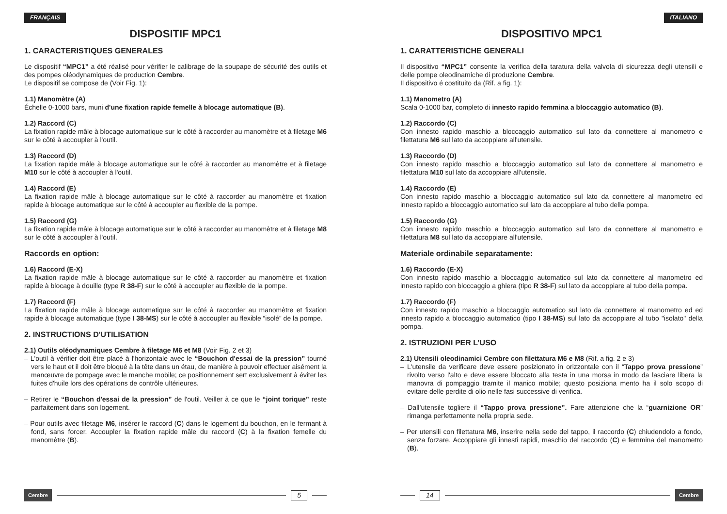FRANÇAIS
DISPOSITIF MPC1
1. CARACTERISTIQUES GENERALES
Le dispositif “MPC1” a été réalisé pour vérifier le calibrage de la soupape de sécurité des outils et des pompes oléodynamiques de production Cembre.
Le dispositif se compose de (Voir Fig. 1):
1.1) Manomètre (A)
Échelle 0-1000 bars, muni d'une fixation rapide femelle à blocage automatique (B).
1.2) Raccord (C)
La fixation rapide mâle à blocage automatique sur le côté à raccorder au manomètre et à filetage M6 sur le côté à accoupler à l'outil.
1.3) Raccord (D)
La fixation rapide mâle à blocage automatique sur le côté à raccorder au manomètre et à filetage M10 sur le côté à accoupler à l'outil.
1.4) Raccord (E)
La fixation rapide mâle à blocage automatique sur le côté à raccorder au manomètre et fixation rapide à blocage automatique sur le côté à accoupler au flexible de la pompe.
1.5) Raccord (G)
La fixation rapide mâle à blocage automatique sur le côté à raccorder au manomètre et à filetage M8 sur le côté à accoupler à l'outil.
Raccords en option:
1.6) Raccord (E-X)
La fixation rapide mâle à blocage automatique sur le côté à raccorder au manomètre et fixation rapide à blocage à douille (type R 38-F) sur le côté à accoupler au flexible de la pompe.
1.7) Raccord (F)
La fixation rapide mâle à blocage automatique sur le côté à raccorder au manomètre et fixation rapide à blocage automatique (type I 38-MS) sur le côté à accoupler au flexible “isolé” de la pompe.
2. INSTRUCTIONS D'UTILISATION
2.1) Outils oléodynamiques Cembre à filetage M6 et M8 (Voir Fig. 2 et 3)
– L'outil à vérifier doit être placé à l'horizontale avec le “Bouchon d'essai de la pression” tourné vers le haut et il doit être bloqué à la tête dans un étau, de manière à pouvoir effectuer aisément la manœuvre de pompage avec le manche mobile; ce positionnement sert exclusivement à éviter les fuites d'huile lors des opérations de contrôle ultérieures.
– Retirer le “Bouchon d'essai de la pression” de l'outil. Veiller à ce que le “joint torique” reste parfaitement dans son logement.
– Pour outils avec filetage M6, insérer le raccord (C) dans le logement du bouchon, en le fermant à fond, sans forcer. Accoupler la fixation rapide mâle du raccord (C) à la fixation femelle du manomètre (B).
Cembre 5
ITALIANO
DISPOSITIVO MPC1
1. CARATTERISTICHE GENERALI
Il dispositivo “MPC1” consente la verifica della taratura della valvola di sicurezza degli utensili e delle pompe oleodinamiche di produzione Cembre.
Il dispositivo é costituito da (Rif. a fig. 1):
1.1) Manometro (A)
Scala 0-1000 bar, completo di innesto rapido femmina a bloccaggio automatico (B).
1.2) Raccordo (C)
Con innesto rapido maschio a bloccaggio automatico sul lato da connettere al manometro e filettatura M6 sul lato da accoppiare all'utensile.
1.3) Raccordo (D)
Con innesto rapido maschio a bloccaggio automatico sul lato da connettere al manometro e filettatura M10 sul lato da accoppiare all'utensile.
1.4) Raccordo (E)
Con innesto rapido maschio a bloccaggio automatico sul lato da connettere al manometro ed innesto rapido a bloccaggio automatico sul lato da accoppiare al tubo della pompa.
1.5) Raccordo (G)
Con innesto rapido maschio a bloccaggio automatico sul lato da connettere al manometro e filettatura M8 sul lato da accoppiare all'utensile.
Materiale ordinabile separatamente:
1.6) Raccordo (E-X)
Con innesto rapido maschio a bloccaggio automatico sul lato da connettere al manometro ed innesto rapido con bloccaggio a ghiera (tipo R 38-F) sul lato da accoppiare al tubo della pompa.
1.7) Raccordo (F)
Con innesto rapido maschio a bloccaggio automatico sul lato da connettere al manometro ed ed innesto rapido a bloccaggio automatico (tipo I 38-MS) sul lato da accoppiare al tubo "isolato" della pompa.
2. ISTRUZIONI PER L’USO
2.1) Utensili oleodinamici Cembre con filettatura M6 e M8 (Rif. a fig. 2 e 3)
– L'utensile da verificare deve essere posizionato in orizzontale con il “Tappo prova pressione” rivolto verso l'alto e deve essere bloccato alla testa in una morsa in modo da lasciare libera la manovra di pompaggio tramite il manico mobile; questo posiziona mento ha il solo scopo di evitare delle perdite di olio nelle fasi successive di verifica.
– Dall’utensile togliere il “Tappo prova pressione”. Fare attenzione che la “guarnizione OR” rimanga perfettamente nella propria sede.
– Per utensili con filettatura M6, inserire nella sede del tappo, il raccordo (C) chiudendolo a fondo, senza forzare. Accoppiare gli innesti rapidi, maschio del raccordo (C) e femmina del manometro (B).
14 Cembre